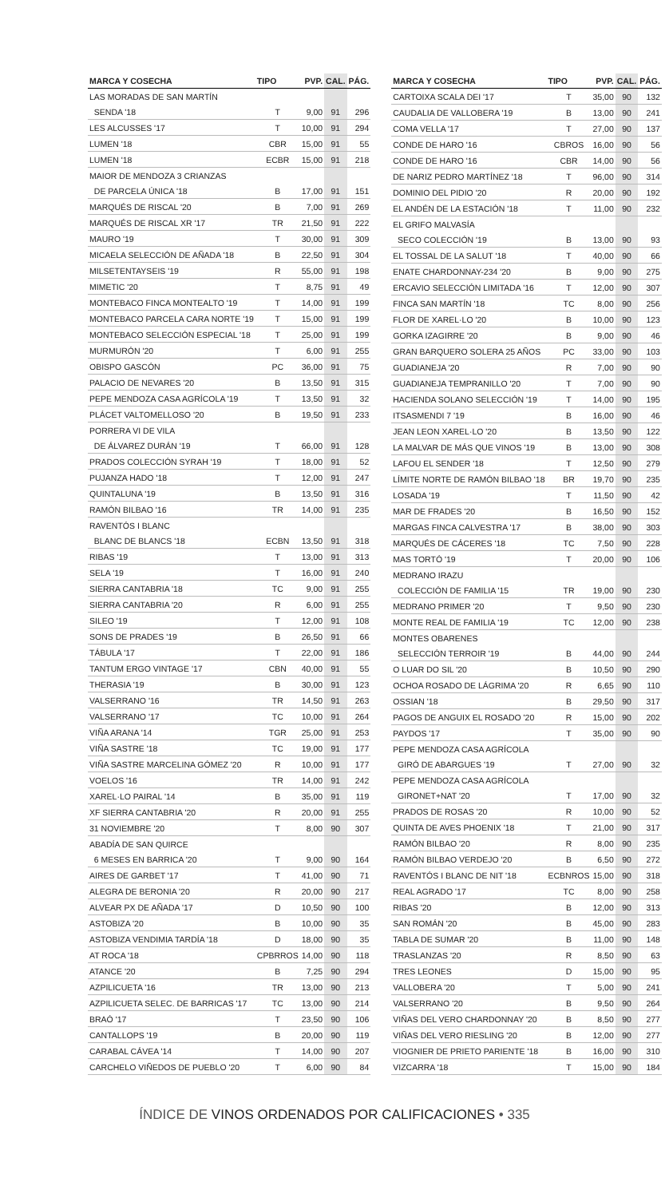| MARCA Y COSECHA | TIPO | PVP. | CAL. | PÁG. |
| --- | --- | --- | --- | --- |
| LAS MORADAS DE SAN MARTÍN | | | | |
| SENDA '18 | T | 9,00 | 91 | 296 |
| LES ALCUSSES '17 | T | 10,00 | 91 | 294 |
| LUMEN '18 | CBR | 15,00 | 91 | 55 |
| LUMEN '18 | ECBR | 15,00 | 91 | 218 |
| MAIOR DE MENDOZA 3 CRIANZAS | | | | |
| DE PARCELA ÚNICA '18 | B | 17,00 | 91 | 151 |
| MARQUÉS DE RISCAL '20 | B | 7,00 | 91 | 269 |
| MARQUÉS DE RISCAL XR '17 | TR | 21,50 | 91 | 222 |
| MAURO '19 | T | 30,00 | 91 | 309 |
| MICAELA SELECCIÓN DE AÑADA '18 | B | 22,50 | 91 | 304 |
| MILSETENTAYSEIS '19 | R | 55,00 | 91 | 198 |
| MIMETIC '20 | T | 8,75 | 91 | 49 |
| MONTEBACO FINCA MONTEALTO '19 | T | 14,00 | 91 | 199 |
| MONTEBACO PARCELA CARA NORTE '19 | T | 15,00 | 91 | 199 |
| MONTEBACO SELECCIÓN ESPECIAL '18 | T | 25,00 | 91 | 199 |
| MURMURÓN '20 | T | 6,00 | 91 | 255 |
| OBISPO GASCÓN | PC | 36,00 | 91 | 75 |
| PALACIO DE NEVARES '20 | B | 13,50 | 91 | 315 |
| PEPE MENDOZA CASA AGRÍCOLA '19 | T | 13,50 | 91 | 32 |
| PLÁCET VALTOMELLOSO '20 | B | 19,50 | 91 | 233 |
| PORRERA VI DE VILA | | | | |
| DE ÁLVAREZ DURÁN '19 | T | 66,00 | 91 | 128 |
| PRADOS COLECCIÓN SYRAH '19 | T | 18,00 | 91 | 52 |
| PUJANZA HADO '18 | T | 12,00 | 91 | 247 |
| QUINTALUNA '19 | B | 13,50 | 91 | 316 |
| RAMÓN BILBAO '16 | TR | 14,00 | 91 | 235 |
| RAVENTÓS I BLANC | | | | |
| BLANC DE BLANCS '18 | ECBN | 13,50 | 91 | 318 |
| RIBAS '19 | T | 13,00 | 91 | 313 |
| SELA '19 | T | 16,00 | 91 | 240 |
| SIERRA CANTABRIA '18 | TC | 9,00 | 91 | 255 |
| SIERRA CANTABRIA '20 | R | 6,00 | 91 | 255 |
| SILEO '19 | T | 12,00 | 91 | 108 |
| SONS DE PRADES '19 | B | 26,50 | 91 | 66 |
| TÁBULA '17 | T | 22,00 | 91 | 186 |
| TANTUM ERGO VINTAGE '17 | CBN | 40,00 | 91 | 55 |
| THERASIA '19 | B | 30,00 | 91 | 123 |
| VALSERRANO '16 | TR | 14,50 | 91 | 263 |
| VALSERRANO '17 | TC | 10,00 | 91 | 264 |
| VIÑA ARANA '14 | TGR | 25,00 | 91 | 253 |
| VIÑA SASTRE '18 | TC | 19,00 | 91 | 177 |
| VIÑA SASTRE MARCELINA GÓMEZ '20 | R | 10,00 | 91 | 177 |
| VOELOS '16 | TR | 14,00 | 91 | 242 |
| XAREL·LO PAIRAL '14 | B | 35,00 | 91 | 119 |
| XF SIERRA CANTABRIA '20 | R | 20,00 | 91 | 255 |
| 31 NOVIEMBRE '20 | T | 8,00 | 90 | 307 |
| ABADÍA DE SAN QUIRCE | | | | |
| 6 MESES EN BARRICA '20 | T | 9,00 | 90 | 164 |
| AIRES DE GARBET '17 | T | 41,00 | 90 | 71 |
| ALEGRA DE BERONIA '20 | R | 20,00 | 90 | 217 |
| ALVEAR PX DE AÑADA '17 | D | 10,50 | 90 | 100 |
| ASTOBIZA '20 | B | 10,00 | 90 | 35 |
| ASTOBIZA VENDIMIA TARDÍA '18 | D | 18,00 | 90 | 35 |
| AT ROCA '18 | CPBRROS | 14,00 | 90 | 118 |
| ATANCE '20 | B | 7,25 | 90 | 294 |
| AZPILICUETA '16 | TR | 13,00 | 90 | 213 |
| AZPILICUETA SELEC. DE BARRICAS '17 | TC | 13,00 | 90 | 214 |
| BRAÓ '17 | T | 23,50 | 90 | 106 |
| CANTALLOPS '19 | B | 20,00 | 90 | 119 |
| CARABAL CÁVEA '14 | T | 14,00 | 90 | 207 |
| CARCHELO VIÑEDOS DE PUEBLO '20 | T | 6,00 | 90 | 84 |
| MARCA Y COSECHA | TIPO | PVP. | CAL. | PÁG. |
| --- | --- | --- | --- | --- |
| CARTOIXA SCALA DEI '17 | T | 35,00 | 90 | 132 |
| CAUDALIA DE VALLOBERA '19 | B | 13,00 | 90 | 241 |
| COMA VELLA '17 | T | 27,00 | 90 | 137 |
| CONDE DE HARO '16 | CBROS | 16,00 | 90 | 56 |
| CONDE DE HARO '16 | CBR | 14,00 | 90 | 56 |
| DE NARIZ PEDRO MARTÍNEZ '18 | T | 96,00 | 90 | 314 |
| DOMINIO DEL PIDIO '20 | R | 20,00 | 90 | 192 |
| EL ANDÉN DE LA ESTACIÓN '18 | T | 11,00 | 90 | 232 |
| EL GRIFO MALVASÍA | | | | |
| SECO COLECCIÓN '19 | B | 13,00 | 90 | 93 |
| EL TOSSAL DE LA SALUT '18 | T | 40,00 | 90 | 66 |
| ENATE CHARDONNAY-234 '20 | B | 9,00 | 90 | 275 |
| ERCAVIO SELECCIÓN LIMITADA '16 | T | 12,00 | 90 | 307 |
| FINCA SAN MARTÍN '18 | TC | 8,00 | 90 | 256 |
| FLOR DE XAREL·LO '20 | B | 10,00 | 90 | 123 |
| GORKA IZAGIRRE '20 | B | 9,00 | 90 | 46 |
| GRAN BARQUERO SOLERA 25 AÑOS | PC | 33,00 | 90 | 103 |
| GUADIANEJA '20 | R | 7,00 | 90 | 90 |
| GUADIANEJA TEMPRANILLO '20 | T | 7,00 | 90 | 90 |
| HACIENDA SOLANO SELECCIÓN '19 | T | 14,00 | 90 | 195 |
| ITSASMENDI 7 '19 | B | 16,00 | 90 | 46 |
| JEAN LEON XAREL·LO '20 | B | 13,50 | 90 | 122 |
| LA MALVAR DE MÁS QUE VINOS '19 | B | 13,00 | 90 | 308 |
| LAFOU EL SENDER '18 | T | 12,50 | 90 | 279 |
| LÍMITE NORTE DE RAMÓN BILBAO '18 | BR | 19,70 | 90 | 235 |
| LOSADA '19 | T | 11,50 | 90 | 42 |
| MAR DE FRADES '20 | B | 16,50 | 90 | 152 |
| MARGAS FINCA CALVESTRA '17 | B | 38,00 | 90 | 303 |
| MARQUÉS DE CÁCERES '18 | TC | 7,50 | 90 | 228 |
| MAS TORTÓ '19 | T | 20,00 | 90 | 106 |
| MEDRANO IRAZU | | | | |
| COLECCIÓN DE FAMILIA '15 | TR | 19,00 | 90 | 230 |
| MEDRANO PRIMER '20 | T | 9,50 | 90 | 230 |
| MONTE REAL DE FAMILIA '19 | TC | 12,00 | 90 | 238 |
| MONTES OBARENES | | | | |
| SELECCIÓN TERROIR '19 | B | 44,00 | 90 | 244 |
| O LUAR DO SIL '20 | B | 10,50 | 90 | 290 |
| OCHOA ROSADO DE LÁGRIMA '20 | R | 6,65 | 90 | 110 |
| OSSIAN '18 | B | 29,50 | 90 | 317 |
| PAGOS DE ANGUIX EL ROSADO '20 | R | 15,00 | 90 | 202 |
| PAYDOS '17 | T | 35,00 | 90 | 90 |
| PEPE MENDOZA CASA AGRÍCOLA | | | | |
| GIRÓ DE ABARGUES '19 | T | 27,00 | 90 | 32 |
| PEPE MENDOZA CASA AGRÍCOLA | | | | |
| GIRONET+NAT '20 | T | 17,00 | 90 | 32 |
| PRADOS DE ROSAS '20 | R | 10,00 | 90 | 52 |
| QUINTA DE AVES PHOENIX '18 | T | 21,00 | 90 | 317 |
| RAMÓN BILBAO '20 | R | 8,00 | 90 | 235 |
| RAMÓN BILBAO VERDEJO '20 | B | 6,50 | 90 | 272 |
| RAVENTÓS I BLANC DE NIT '18 | ECBNROS | 15,00 | 90 | 318 |
| REAL AGRADO '17 | TC | 8,00 | 90 | 258 |
| RIBAS '20 | B | 12,00 | 90 | 313 |
| SAN ROMÁN '20 | B | 45,00 | 90 | 283 |
| TABLA DE SUMAR '20 | B | 11,00 | 90 | 148 |
| TRASLANZAS '20 | R | 8,50 | 90 | 63 |
| TRES LEONES | D | 15,00 | 90 | 95 |
| VALLOBERA '20 | T | 5,00 | 90 | 241 |
| VALSERRANO '20 | B | 9,50 | 90 | 264 |
| VIÑAS DEL VERO CHARDONNAY '20 | B | 8,50 | 90 | 277 |
| VIÑAS DEL VERO RIESLING '20 | B | 12,00 | 90 | 277 |
| VIOGNIER DE PRIETO PARIENTE '18 | B | 16,00 | 90 | 310 |
| VIZCARRA '18 | T | 15,00 | 90 | 184 |
ÍNDICE DE VINOS ORDENADOS POR CALIFICACIONES • 335